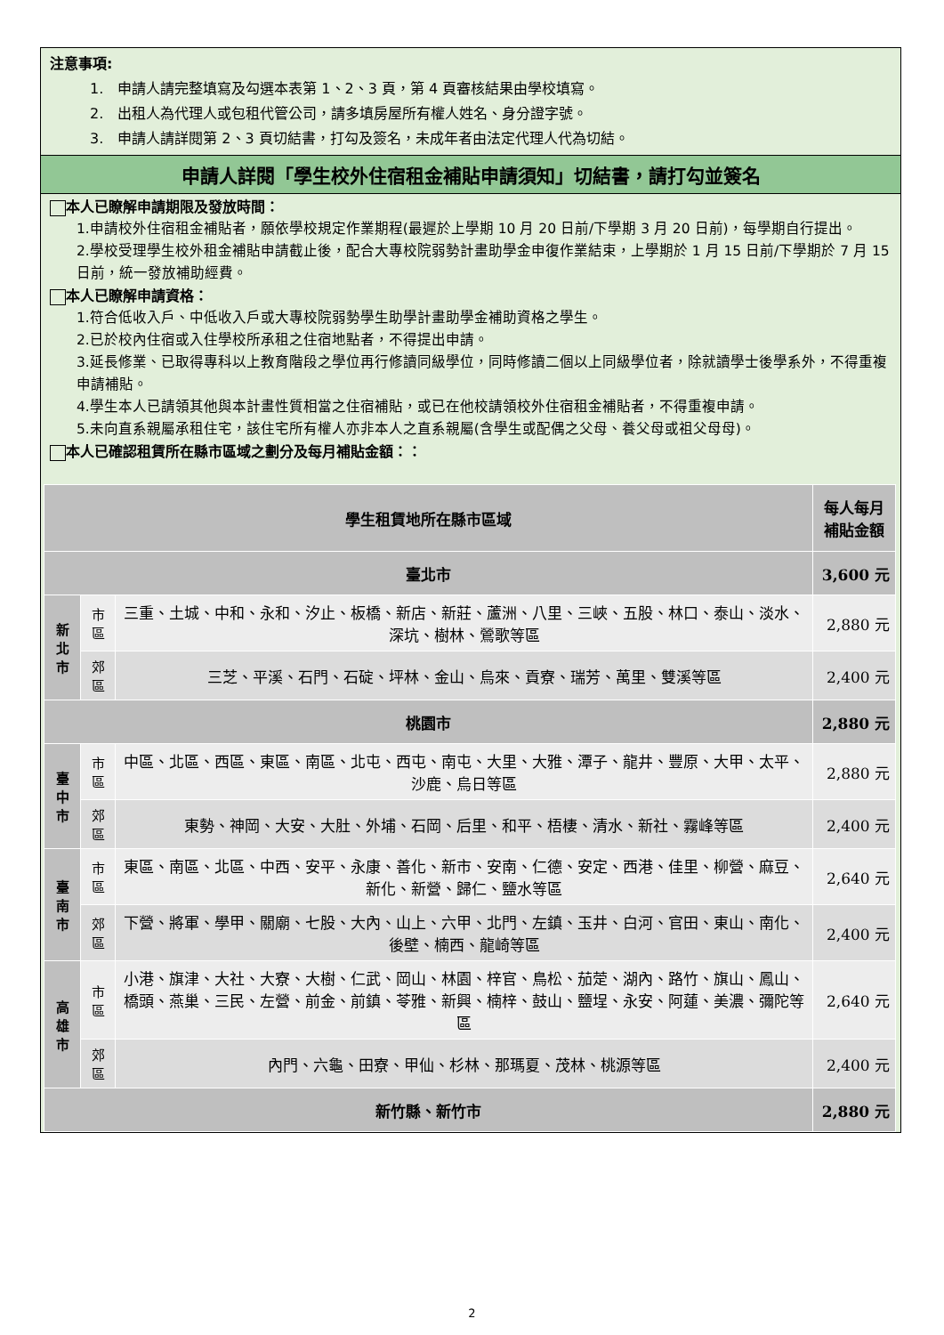注意事項:
1.　申請人請完整填寫及勾選本表第 1、2、3 頁，第 4 頁審核結果由學校填寫。
2.　出租人為代理人或包租代管公司，請多填房屋所有權人姓名、身分證字號。
3.　申請人請詳閱第 2、3 頁切結書，打勾及簽名，未成年者由法定代理人代為切結。
申請人詳閱「學生校外住宿租金補貼申請須知」切結書，請打勾並簽名
本人已瞭解申請期限及發放時間：
1.申請校外住宿租金補貼者，願依學校規定作業期程(最遲於上學期 10 月 20 日前/下學期 3 月 20 日前)，每學期自行提出。
2.學校受理學生校外租金補貼申請截止後，配合大專校院弱勢計畫助學金申復作業結束，上學期於 1 月 15 日前/下學期於 7 月 15 日前，統一發放補助經費。
本人已瞭解申請資格：
1.符合低收入戶、中低收入戶或大專校院弱勢學生助學計畫助學金補助資格之學生。
2.已於校內住宿或入住學校所承租之住宿地點者，不得提出申請。
3.延長修業、已取得專科以上教育階段之學位再行修讀同級學位，同時修讀二個以上同級學位者，除就讀學士後學系外，不得重複申請補貼。
4.學生本人已請領其他與本計畫性質相當之住宿補貼，或已在他校請領校外住宿租金補貼者，不得重複申請。
5.未向直系親屬承租住宅，該住宅所有權人亦非本人之直系親屬(含學生或配偶之父母、養父母或祖父母母)。
本人已確認租賃所在縣市區域之劃分及每月補貼金額：：
| 學生租賃地所在縣市區域 | | | 每人每月補貼金額 |
| --- | --- | --- | --- |
| 臺北市 | | | 3,600 元 |
| 新北市 | 市區 | 三重、土城、中和、永和、汐止、板橋、新店、新莊、蘆洲、八里、三峽、五股、林口、泰山、淡水、深坑、樹林、鶯歌等區 | 2,880 元 |
| | 郊區 | 三芝、平溪、石門、石碇、坪林、金山、烏來、貢寮、瑞芳、萬里、雙溪等區 | 2,400 元 |
| 桃園市 | | | 2,880 元 |
| 臺中市 | 市區 | 中區、北區、西區、東區、南區、北屯、西屯、南屯、大里、大雅、潭子、龍井、豐原、大甲、太平、沙鹿、烏日等區 | 2,880 元 |
| | 郊區 | 東勢、神岡、大安、大肚、外埔、石岡、后里、和平、梧棲、清水、新社、霧峰等區 | 2,400 元 |
| 臺南市 | 市區 | 東區、南區、北區、中西、安平、永康、善化、新市、安南、仁德、安定、西港、佳里、柳營、麻豆、新化、新營、歸仁、鹽水等區 | 2,640 元 |
| | 郊區 | 下營、將軍、學甲、關廟、七股、大內、山上、六甲、北門、左鎮、玉井、白河、官田、東山、南化、後壁、楠西、龍崎等區 | 2,400 元 |
| 高雄市 | 市區 | 小港、旗津、大社、大寮、大樹、仁武、岡山、林園、梓官、鳥松、茄萣、湖內、路竹、旗山、鳳山、橋頭、燕巢、三民、左營、前金、前鎮、苓雅、新興、楠梓、鼓山、鹽埕、永安、阿蓮、美濃、彌陀等區 | 2,640 元 |
| | 郊區 | 內門、六龜、田寮、甲仙、杉林、那瑪夏、茂林、桃源等區 | 2,400 元 |
| 新竹縣、新竹市 | | | 2,880 元 |
2